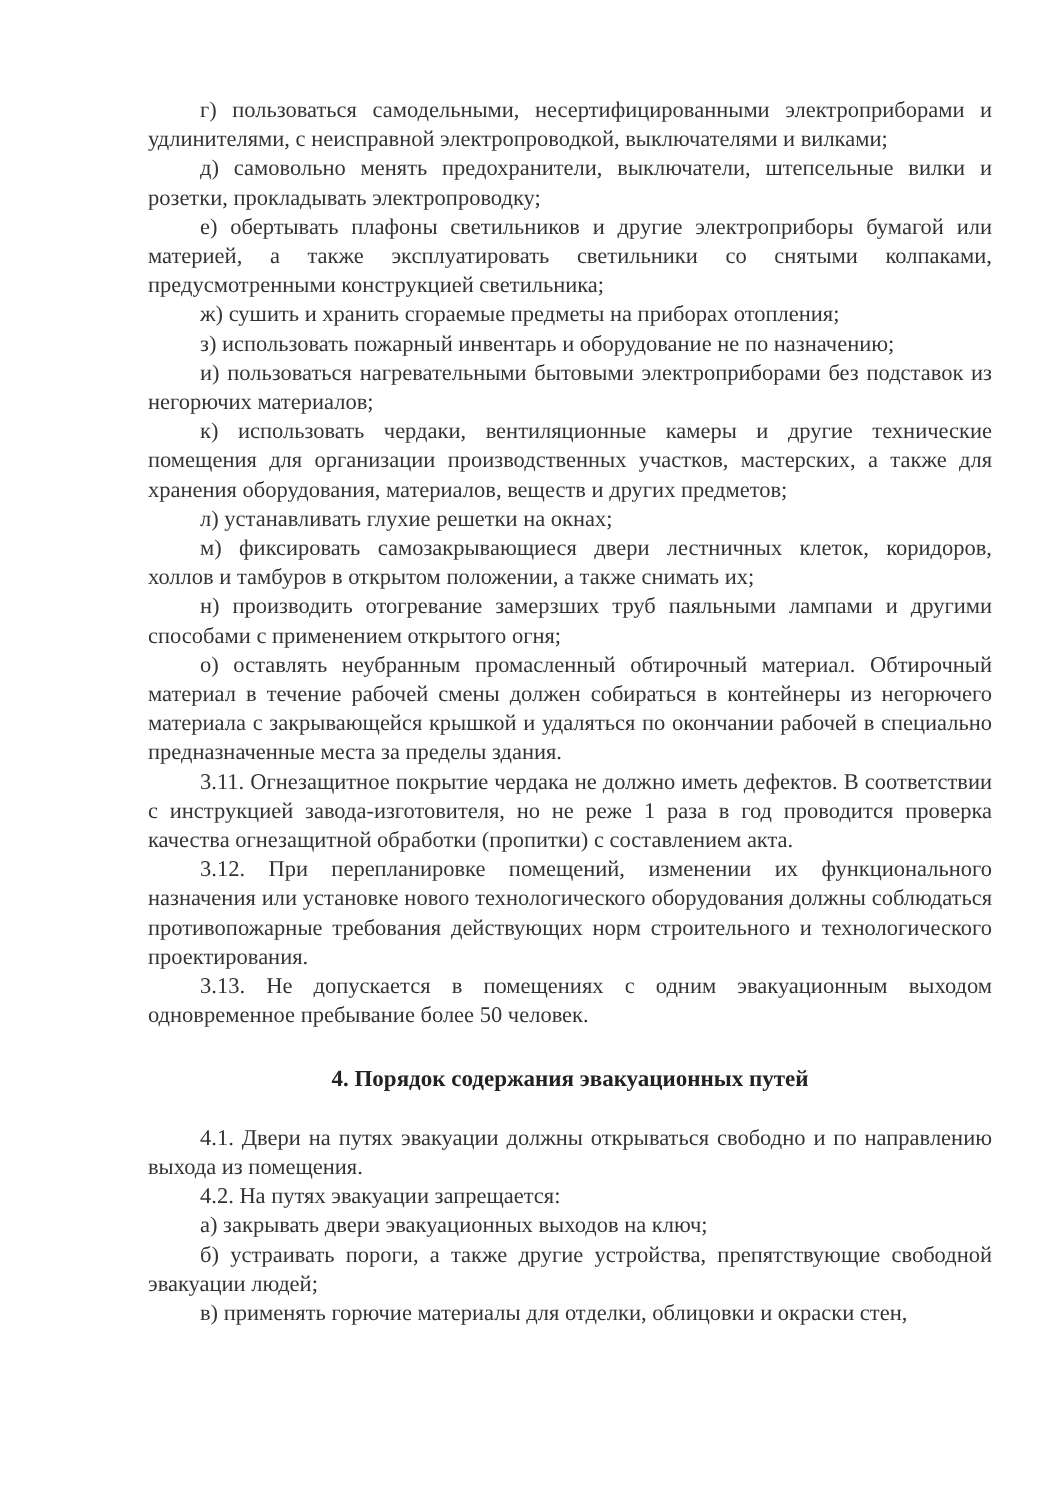г) пользоваться самодельными, несертифицированными электроприборами и удлинителями, с неисправной электропроводкой, выключателями и вилками;
д) самовольно менять предохранители, выключатели, штепсельные вилки и розетки, прокладывать электропроводку;
е) обертывать плафоны светильников и другие электроприборы бумагой или материей, а также эксплуатировать светильники со снятыми колпаками, предусмотренными конструкцией светильника;
ж) сушить и хранить сгораемые предметы на приборах отопления;
з) использовать пожарный инвентарь и оборудование не по назначению;
и) пользоваться нагревательными бытовыми электроприборами без подставок из негорючих материалов;
к) использовать чердаки, вентиляционные камеры и другие технические помещения для организации производственных участков, мастерских, а также для хранения оборудования, материалов, веществ и других предметов;
л) устанавливать глухие решетки на окнах;
м) фиксировать самозакрывающиеся двери лестничных клеток, коридоров, холлов и тамбуров в открытом положении, а также снимать их;
н) производить отогревание замерзших труб паяльными лампами и другими способами с применением открытого огня;
о) оставлять неубранным промасленный обтирочный материал. Обтирочный материал в течение рабочей смены должен собираться в контейнеры из негорючего материала с закрывающейся крышкой и удаляться по окончании рабочей в специально предназначенные места за пределы здания.
3.11. Огнезащитное покрытие чердака не должно иметь дефектов. В соответствии с инструкцией завода-изготовителя, но не реже 1 раза в год проводится проверка качества огнезащитной обработки (пропитки) с составлением акта.
3.12. При перепланировке помещений, изменении их функционального назначения или установке нового технологического оборудования должны соблюдаться противопожарные требования действующих норм строительного и технологического проектирования.
3.13. Не допускается в помещениях с одним эвакуационным выходом одновременное пребывание более 50 человек.
4. Порядок содержания эвакуационных путей
4.1. Двери на путях эвакуации должны открываться свободно и по направлению выхода из помещения.
4.2. На путях эвакуации запрещается:
а) закрывать двери эвакуационных выходов на ключ;
б) устраивать пороги, а также другие устройства, препятствующие свободной эвакуации людей;
в) применять горючие материалы для отделки, облицовки и окраски стен,